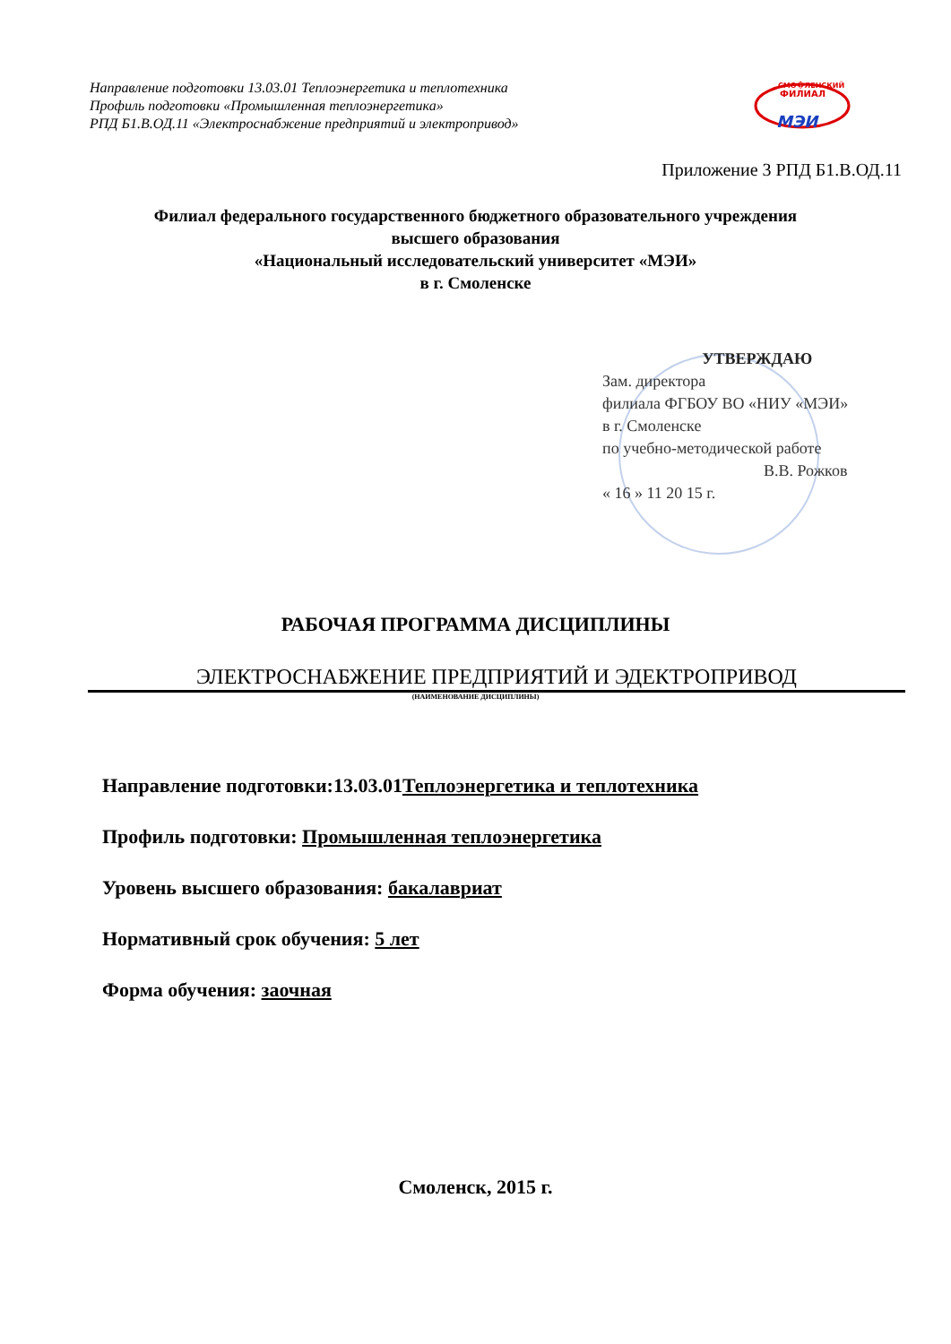Направление подготовки 13.03.01 Теплоэнергетика и теплотехника
Профиль подготовки «Промышленная теплоэнергетика»
РПД Б1.В.ОД.11 «Электроснабжение предприятий и электропривод»
СМО�ЛЕНСКИЙ
ФИЛИАЛ
МЭИ
Приложение 3 РПД Б1.В.ОД.11
Филиал федерального государственного бюджетного образовательного учреждения
высшего образования
«Национальный исследовательский университет «МЭИ»
в г. Смоленске
УТВЕРЖДАЮ
Зам. директора
филиала ФГБОУ ВО «НИУ «МЭИ»
в г. Смоленске
по учебно-методической работе
В.В. Рожков
« 16 » 11 20 15 г.
РАБОЧАЯ ПРОГРАММА ДИСЦИПЛИНЫ
ЭЛЕКТРОСНАБЖЕНИЕ ПРЕДПРИЯТИЙ И ЭДЕКТРОПРИВОД
(НАИМЕНОВАНИЕ ДИСЦИПЛИНЫ)
Направление подготовки:13.03.01Теплоэнергетика и теплотехника
Профиль подготовки: Промышленная теплоэнергетика
Уровень высшего образования: бакалавриат
Нормативный срок обучения: 5 лет
Форма обучения: заочная
Смоленск, 2015 г.